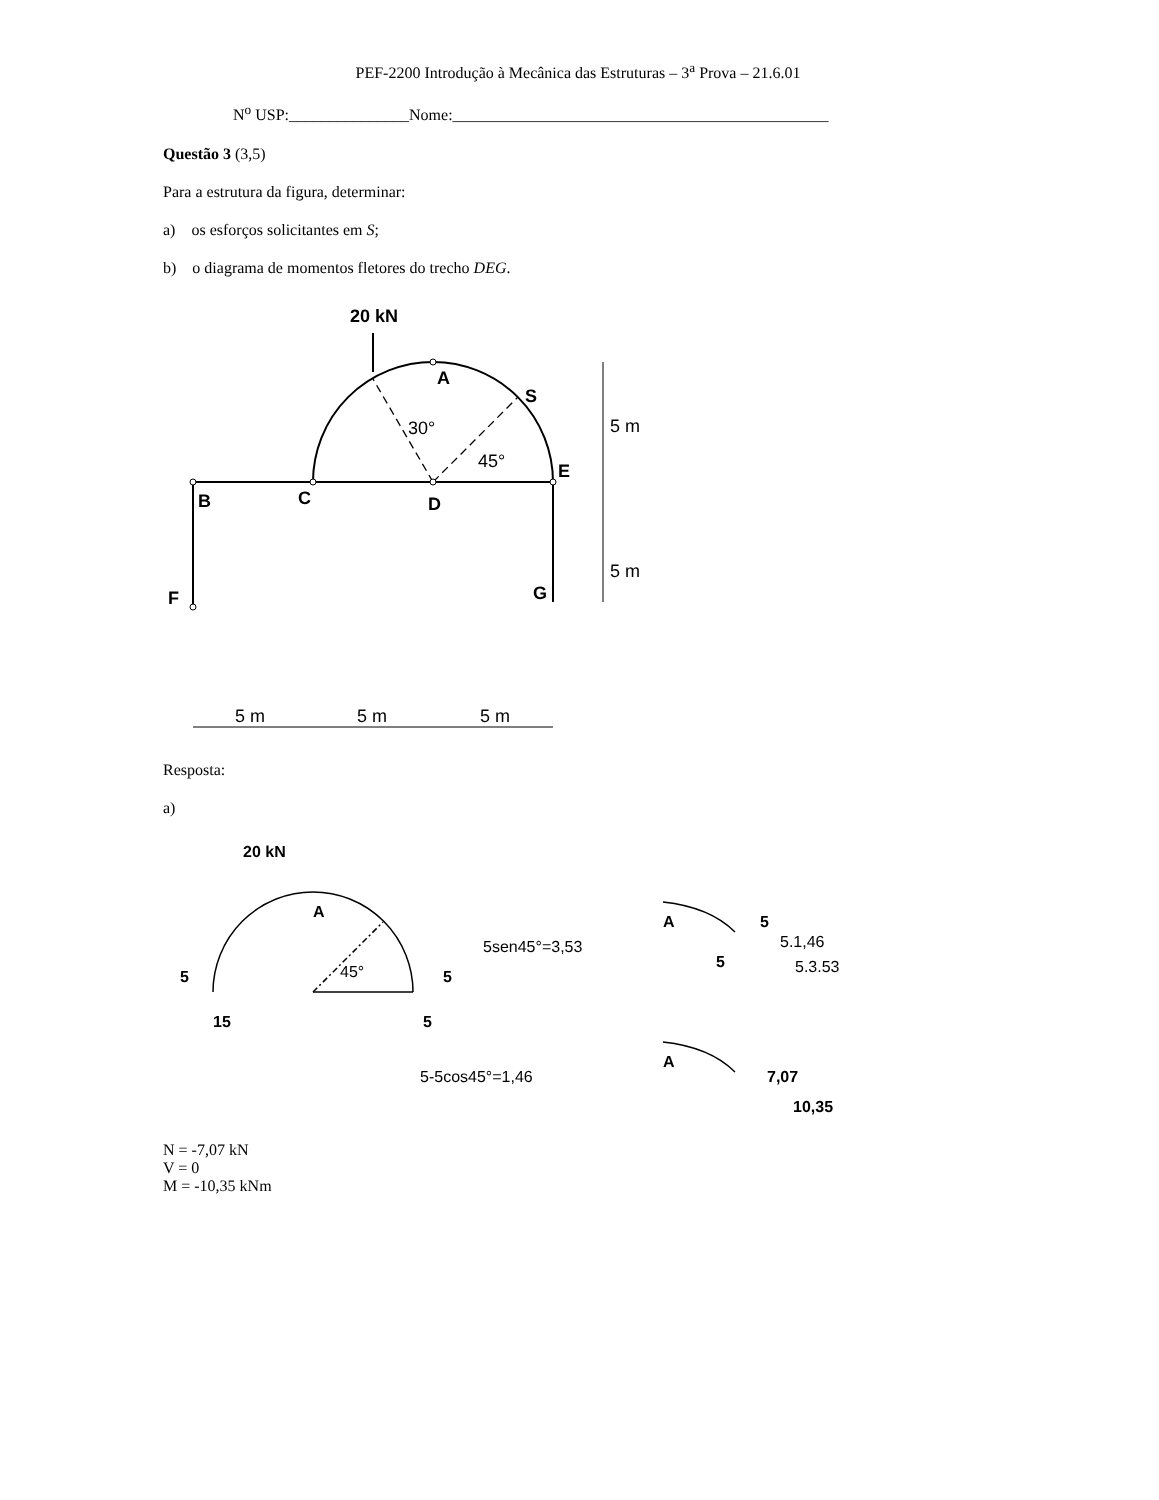PEF-2200 Introdução à Mecânica das Estruturas – 3<sup>a</sup> Prova – 21.6.01
N<sup>o</sup> USP:_______________Nome:_______________________________________________
Questão 3 (3,5)
Para a estrutura da figura, determinar:
a) os esforços solicitantes em S;
b) o diagrama de momentos fletores do trecho DEG.
20 kN
A
S
E
B
C
D
F
G
30°
45°
5 m
5 m
5 m
5 m
5 m
Resposta:
a)
20 kN
A
5
15
45°
5
5
5sen45°=3,53
5-5cos45°=1,46
A
5
5.1,46
5
5.3.53
A
7,07
10,35
N = -7,07 kN
V = 0
M = -10,35 kNm